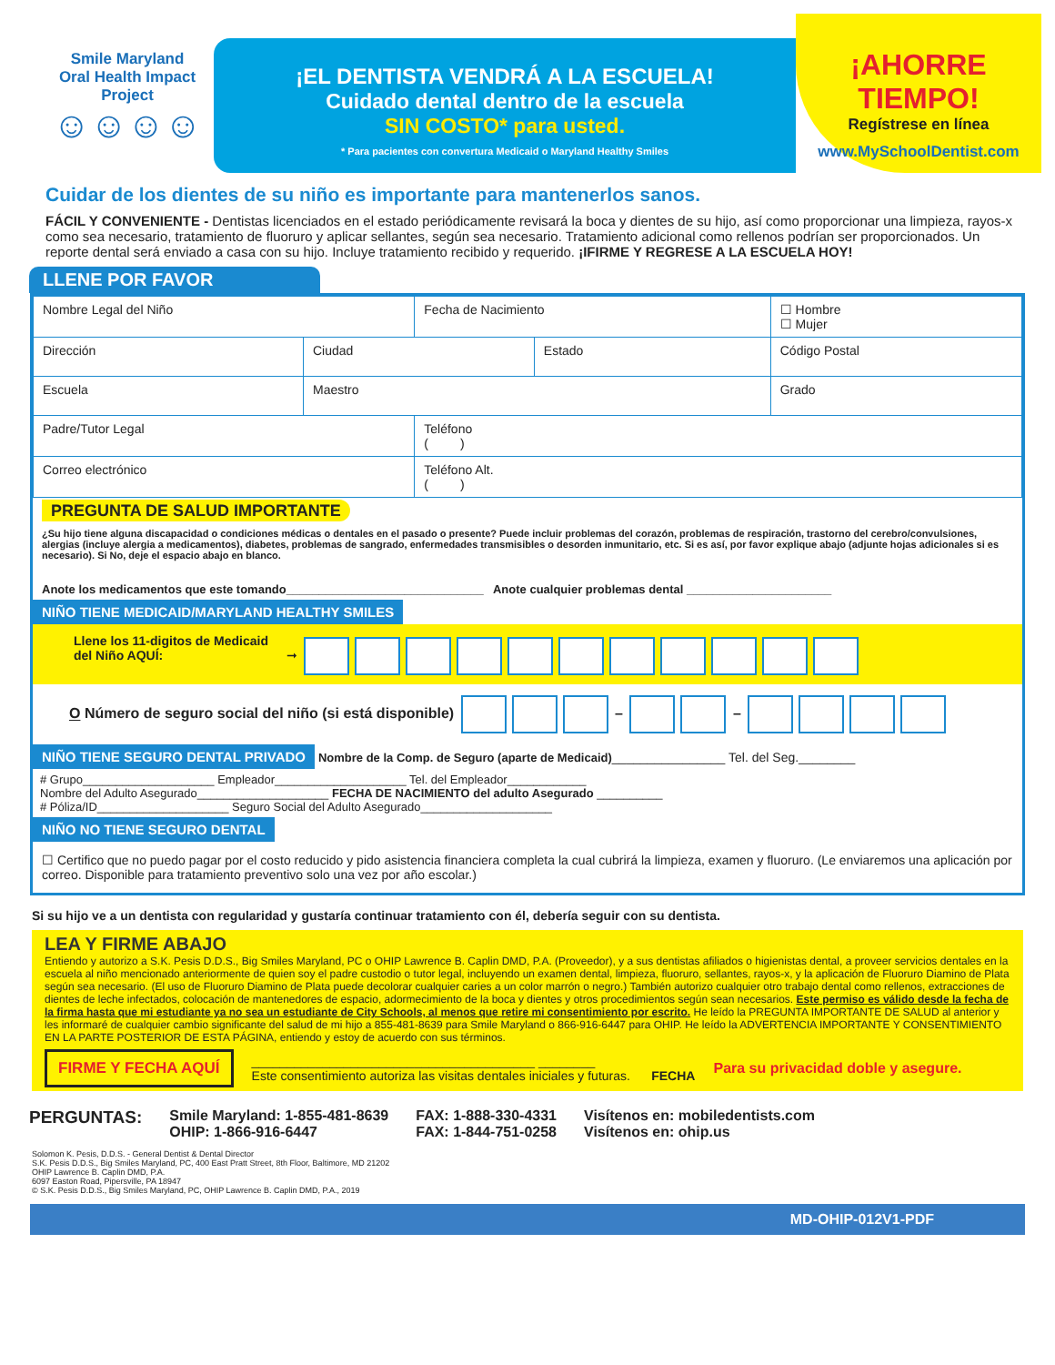Smile Maryland
Oral Health Impact Project
☺☺☺☺
¡EL DENTISTA VENDRÁ A LA ESCUELA!
Cuidado dental dentro de la escuela
SIN COSTO* para usted.
* Para pacientes con convertura Medicaid o Maryland Healthy Smiles
¡AHORRE TIEMPO!
Regístrese en línea
www.MySchoolDentist.com
Cuidar de los dientes de su niño es importante para mantenerlos sanos.
FÁCIL Y CONVENIENTE - Dentistas licenciados en el estado periódicamente revisará la boca y dientes de su hijo, así como proporcionar una limpieza, rayos-x como sea necesario, tratamiento de fluoruro y aplicar sellantes, según sea necesario. Tratamiento adicional como rellenos podrían ser proporcionados. Un reporte dental será enviado a casa con su hijo. Incluye tratamiento recibido y requerido. ¡IFIRME Y REGRESE A LA ESCUELA HOY!
LLENE POR FAVOR
| Nombre Legal del Niño | | Fecha de Nacimiento | | ☐ Hombre ☐ Mujer |
| Dirección | Ciudad | | Estado | Código Postal |
| Escuela | Maestro | | | Grado |
| Padre/Tutor Legal | | Teléfono ( ) | | |
| Correo electrónico | | Teléfono Alt. ( ) | | |
PREGUNTA DE SALUD IMPORTANTE
¿Su hijo tiene alguna discapacidad o condiciones médicas o dentales en el pasado o presente? Puede incluir problemas del corazón, problemas de respiración, trastorno del cerebro/convulsiones, alergias (incluye alergia a medicamentos), diabetes, problemas de sangrado, enfermedades transmisibles o desorden inmunitario, etc. Si es así, por favor explique abajo (adjunte hojas adicionales si es necesario). Si No, deje el espacio abajo en blanco.
Anote los medicamentos que este tomando______________________________ Anote cualquier problemas dental ______________________
NIÑO TIENE MEDICAID/MARYLAND HEALTHY SMILES
Llene los 11-digitos de Medicaid del Niño AQUÍ: ➞
O Número de seguro social del niño (si está disponible) – –
NIÑO TIENE SEGURO DENTAL PRIVADO Nombre de la Comp. de Seguro (aparte de Medicaid)________________ Tel. del Seg.________
# Grupo____________________ Empleador____________________ Tel. del Empleador____________
Nombre del Adulto Asegurado____________________ FECHA DE NACIMIENTO del adulto Asegurado __________
# Póliza/ID____________________ Seguro Social del Adulto Asegurado____________________
NIÑO NO TIENE SEGURO DENTAL
☐ Certifico que no puedo pagar por el costo reducido y pido asistencia financiera completa la cual cubrirá la limpieza, examen y fluoruro. (Le enviaremos una aplicación por correo. Disponible para tratamiento preventivo solo una vez por año escolar.)
Si su hijo ve a un dentista con regularidad y gustaría continuar tratamiento con él, debería seguir con su dentista.
LEA Y FIRME ABAJO
Entiendo y autorizo a S.K. Pesis D.D.S., Big Smiles Maryland, PC o OHIP Lawrence B. Caplin DMD, P.A. (Proveedor), y a sus dentistas afiliados o higienistas dental, a proveer servicios dentales en la escuela al niño mencionado anteriormente de quien soy el padre custodio o tutor legal, incluyendo un examen dental, limpieza, fluoruro, sellantes, rayos-x, y la aplicación de Fluoruro Diamino de Plata según sea necesario. (El uso de Fluoruro Diamino de Plata puede decolorar cualquier caries a un color marrón o negro.) También autorizo cualquier otro trabajo dental como rellenos, extracciones de dientes de leche infectados, colocación de mantenedores de espacio, adormecimiento de la boca y dientes y otros procedimientos según sean necesarios. Este permiso es válido desde la fecha de la firma hasta que mi estudiante ya no sea un estudiante de City Schools, al menos que retire mi consentimiento por escrito. He leído la PREGUNTA IMPORTANTE DE SALUD al anterior y les informaré de cualquier cambio significante del salud de mi hijo a 855-481-8639 para Smile Maryland o 866-916-6447 para OHIP. He leído la ADVERTENCIA IMPORTANTE Y CONSENTIMIENTO EN LA PARTE POSTERIOR DE ESTA PÁGINA, entiendo y estoy de acuerdo con sus términos.
FIRME Y FECHA AQUÍ ________________________________________ ________
Este consentimiento autoriza las visitas dentales iniciales y futuras. FECHA Para su privacidad doble y asegure.
PERGUNTAS: Smile Maryland: 1-855-481-8639
OHIP: 1-866-916-6447 FAX: 1-888-330-4331
FAX: 1-844-751-0258 Visítenos en: mobiledentists.com
Visítenos en: ohip.us
Solomon K. Pesis, D.D.S. - General Dentist & Dental Director
S.K. Pesis D.D.S., Big Smiles Maryland, PC, 400 East Pratt Street, 8th Floor, Baltimore, MD 21202
OHIP Lawrence B. Caplin DMD, P.A.
6097 Easton Road, Pipersville, PA 18947
© S.K. Pesis D.D.S., Big Smiles Maryland, PC, OHIP Lawrence B. Caplin DMD, P.A., 2019
MD-OHIP-012V1-PDF